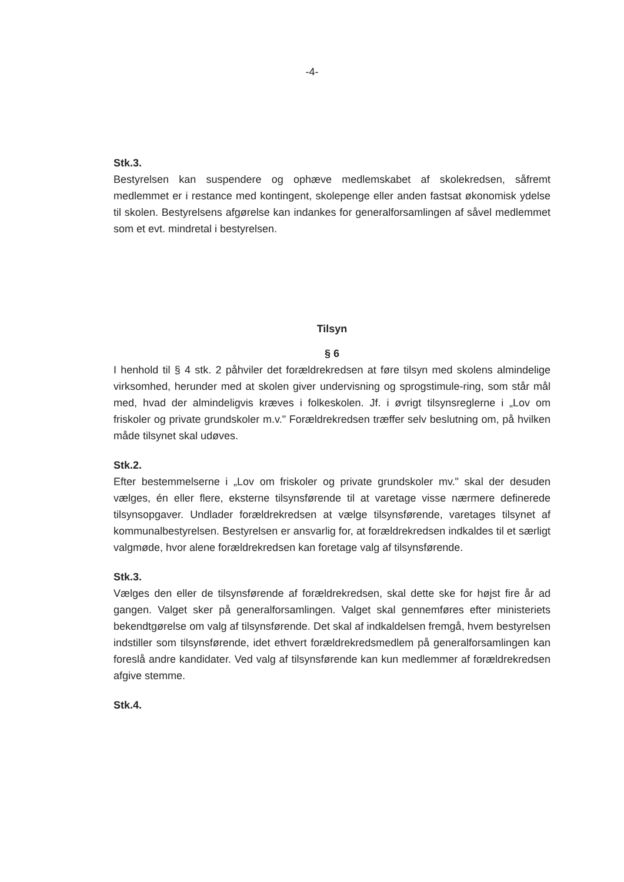-4-
Stk.3.
Bestyrelsen kan suspendere og ophæve medlemskabet af skolekredsen, såfremt medlemmet er i restance med kontingent, skolepenge eller anden fastsat økonomisk ydelse til skolen. Bestyrelsens afgørelse kan indankes for generalforsamlingen af såvel medlemmet som et evt. mindretal i bestyrelsen.
Tilsyn
§ 6
I henhold til § 4 stk. 2 påhviler det forældrekredsen at føre tilsyn med skolens almindelige virksomhed, herunder med at skolen giver undervisning og sprogstimule-ring, som står mål med, hvad der almindeligvis kræves i folkeskolen. Jf. i øvrigt tilsynsreglerne i „Lov om friskoler og private grundskoler m.v." Forældrekredsen træffer selv beslutning om, på hvilken måde tilsynet skal udøves.
Stk.2.
Efter bestemmelserne i „Lov om friskoler og private grundskoler mv." skal der desuden vælges, én eller flere, eksterne tilsynsførende til at varetage visse nærmere definerede tilsynsopgaver. Undlader forældrekredsen at vælge tilsynsførende, varetages tilsynet af kommunalbestyrelsen. Bestyrelsen er ansvarlig for, at forældrekredsen indkaldes til et særligt valgmøde, hvor alene forældrekredsen kan foretage valg af tilsynsførende.
Stk.3.
Vælges den eller de tilsynsførende af forældrekredsen, skal dette ske for højst fire år ad gangen. Valget sker på generalforsamlingen. Valget skal gennemføres efter ministeriets bekendtgørelse om valg af tilsynsførende. Det skal af indkaldelsen fremgå, hvem bestyrelsen indstiller som tilsynsførende, idet ethvert forældrekredsmedlem på generalforsamlingen kan foreslå andre kandidater. Ved valg af tilsynsførende kan kun medlemmer af forældrekredsen afgive stemme.
Stk.4.